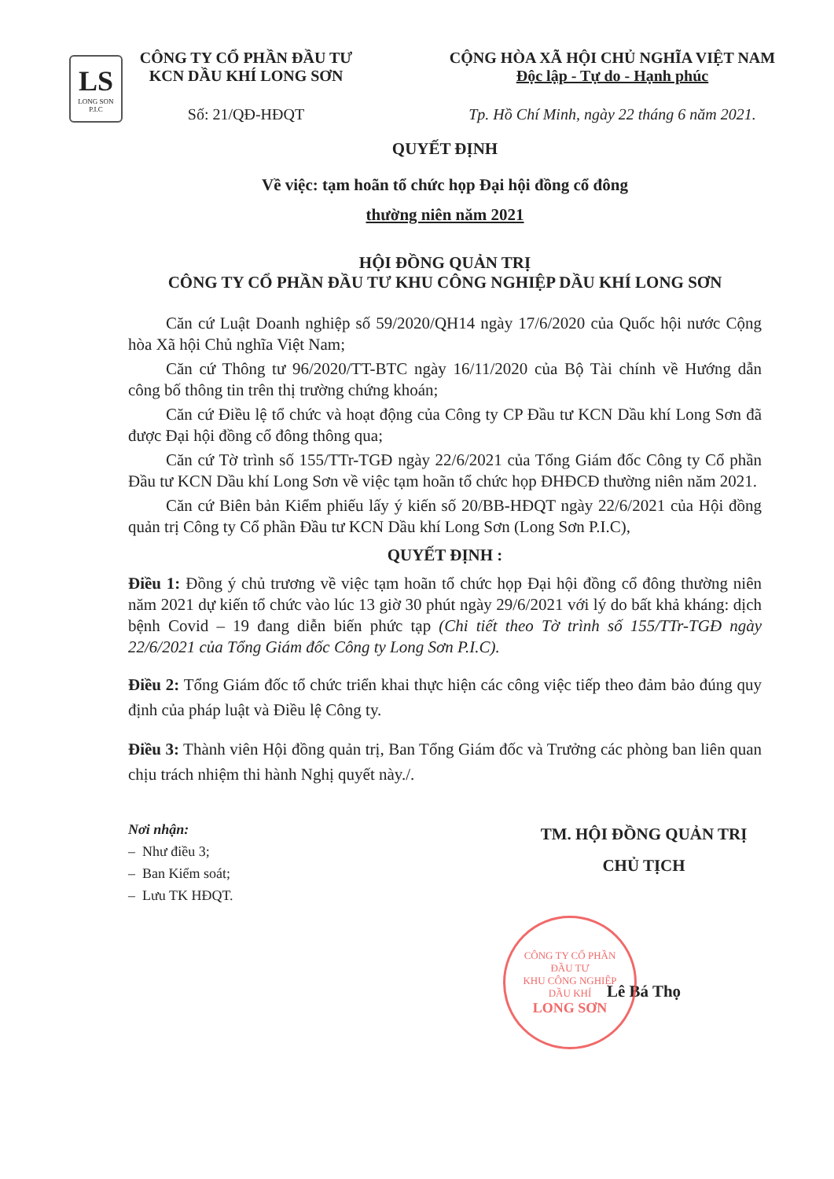LS
LONG SON P.I.C
CÔNG TY CỔ PHẦN ĐẦU TƯ
KCN DẦU KHÍ LONG SƠN
Số: 21/QĐ-HĐQT
CỘNG HÒA XÃ HỘI CHỦ NGHĨA VIỆT NAM
Độc lập - Tự do - Hạnh phúc
Tp. Hồ Chí Minh, ngày 22 tháng 6 năm 2021.
QUYẾT ĐỊNH
Về việc: tạm hoãn tổ chức họp Đại hội đồng cổ đông
thường niên năm 2021
HỘI ĐỒNG QUẢN TRỊ
CÔNG TY CỔ PHẦN ĐẦU TƯ KHU CÔNG NGHIỆP DẦU KHÍ LONG SƠN
Căn cứ Luật Doanh nghiệp số 59/2020/QH14 ngày 17/6/2020 của Quốc hội nước Cộng hòa Xã hội Chủ nghĩa Việt Nam;
Căn cứ Thông tư 96/2020/TT-BTC ngày 16/11/2020 của Bộ Tài chính về Hướng dẫn công bố thông tin trên thị trường chứng khoán;
Căn cứ Điều lệ tổ chức và hoạt động của Công ty CP Đầu tư KCN Dầu khí Long Sơn đã được Đại hội đồng cổ đông thông qua;
Căn cứ Tờ trình số 155/TTr-TGĐ ngày 22/6/2021 của Tổng Giám đốc Công ty Cổ phần Đầu tư KCN Dầu khí Long Sơn về việc tạm hoãn tổ chức họp ĐHĐCĐ thường niên năm 2021.
Căn cứ Biên bản Kiểm phiếu lấy ý kiến số 20/BB-HĐQT ngày 22/6/2021 của Hội đồng quản trị Công ty Cổ phần Đầu tư KCN Dầu khí Long Sơn (Long Sơn P.I.C),
QUYẾT ĐỊNH :
Điều 1: Đồng ý chủ trương về việc tạm hoãn tổ chức họp Đại hội đồng cổ đông thường niên năm 2021 dự kiến tổ chức vào lúc 13 giờ 30 phút ngày 29/6/2021 với lý do bất khả kháng: dịch bệnh Covid – 19 đang diễn biến phức tạp (Chi tiết theo Tờ trình số 155/TTr-TGĐ ngày 22/6/2021 của Tổng Giám đốc Công ty Long Sơn P.I.C).
Điều 2: Tổng Giám đốc tổ chức triển khai thực hiện các công việc tiếp theo đảm bảo đúng quy định của pháp luật và Điều lệ Công ty.
Điều 3: Thành viên Hội đồng quản trị, Ban Tổng Giám đốc và Trưởng các phòng ban liên quan chịu trách nhiệm thi hành Nghị quyết này./.
Nơi nhận:
– Như điều 3;
– Ban Kiểm soát;
– Lưu TK HĐQT.
TM. HỘI ĐỒNG QUẢN TRỊ
CHỦ TỊCH
Lê Bá Thọ
CÔNG TY CỔ PHẦN
ĐẦU TƯ
KHU CÔNG NGHIỆP
DẦU KHÍ
LONG SƠN